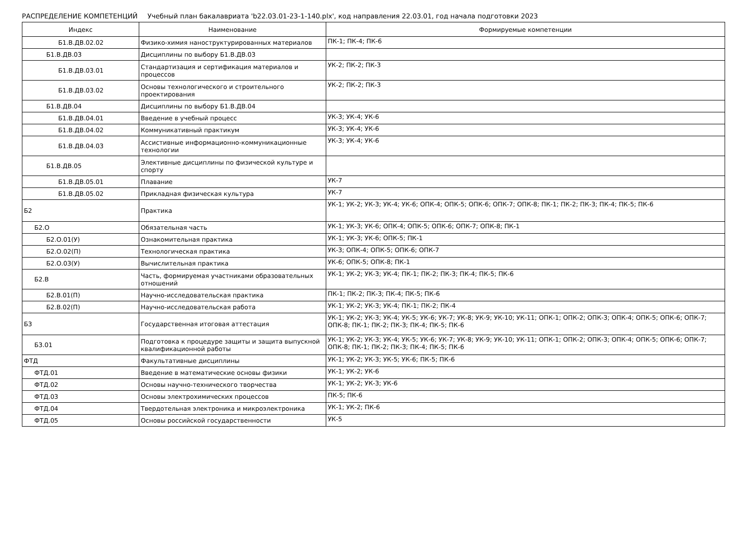РАСПРЕДЕЛЕНИЕ КОМПЕТЕНЦИЙ Учебный план бакалавриата 'b22.03.01-23-1-140.plx', код направления 22.03.01, год начала подготовки 2023
| Индекс | Наименование | Формируемые компетенции |
| --- | --- | --- |
| Б1.В.ДВ.02.02 | Физико-химия наноструктурированных материалов | ПК-1; ПК-4; ПК-6 |
| Б1.В.ДВ.03 | Дисциплины по выбору Б1.В.ДВ.03 | |
| Б1.В.ДВ.03.01 | Стандартизация и сертификация материалов и процессов | УК-2; ПК-2; ПК-3 |
| Б1.В.ДВ.03.02 | Основы технологического и строительного проектирования | УК-2; ПК-2; ПК-3 |
| Б1.В.ДВ.04 | Дисциплины по выбору Б1.В.ДВ.04 | |
| Б1.В.ДВ.04.01 | Введение в учебный процесс | УК-3; УК-4; УК-6 |
| Б1.В.ДВ.04.02 | Коммуникативный практикум | УК-3; УК-4; УК-6 |
| Б1.В.ДВ.04.03 | Ассистивные информационно-коммуникационные технологии | УК-3; УК-4; УК-6 |
| Б1.В.ДВ.05 | Элективные дисциплины по физической культуре и спорту | |
| Б1.В.ДВ.05.01 | Плавание | УК-7 |
| Б1.В.ДВ.05.02 | Прикладная физическая культура | УК-7 |
| Б2 | Практика | УК-1; УК-2; УК-3; УК-4; УК-6; ОПК-4; ОПК-5; ОПК-6; ОПК-7; ОПК-8; ПК-1; ПК-2; ПК-3; ПК-4; ПК-5; ПК-6 |
| Б2.О | Обязательная часть | УК-1; УК-3; УК-6; ОПК-4; ОПК-5; ОПК-6; ОПК-7; ОПК-8; ПК-1 |
| Б2.О.01(У) | Ознакомительная практика | УК-1; УК-3; УК-6; ОПК-5; ПК-1 |
| Б2.О.02(П) | Технологическая практика | УК-3; ОПК-4; ОПК-5; ОПК-6; ОПК-7 |
| Б2.О.03(У) | Вычислительная практика | УК-6; ОПК-5; ОПК-8; ПК-1 |
| Б2.В | Часть, формируемая участниками образовательных отношений | УК-1; УК-2; УК-3; УК-4; ПК-1; ПК-2; ПК-3; ПК-4; ПК-5; ПК-6 |
| Б2.В.01(П) | Научно-исследовательская практика | ПК-1; ПК-2; ПК-3; ПК-4; ПК-5; ПК-6 |
| Б2.В.02(П) | Научно-исследовательская работа | УК-1; УК-2; УК-3; УК-4; ПК-1; ПК-2; ПК-4 |
| Б3 | Государственная итоговая аттестация | УК-1; УК-2; УК-3; УК-4; УК-5; УК-6; УК-7; УК-8; УК-9; УК-10; УК-11; ОПК-1; ОПК-2; ОПК-3; ОПК-4; ОПК-5; ОПК-6; ОПК-7; ОПК-8; ПК-1; ПК-2; ПК-3; ПК-4; ПК-5; ПК-6 |
| Б3.01 | Подготовка к процедуре защиты и защита выпускной квалификационной работы | УК-1; УК-2; УК-3; УК-4; УК-5; УК-6; УК-7; УК-8; УК-9; УК-10; УК-11; ОПК-1; ОПК-2; ОПК-3; ОПК-4; ОПК-5; ОПК-6; ОПК-7; ОПК-8; ПК-1; ПК-2; ПК-3; ПК-4; ПК-5; ПК-6 |
| ФТД | Факультативные дисциплины | УК-1; УК-2; УК-3; УК-5; УК-6; ПК-5; ПК-6 |
| ФТД.01 | Введение в математические основы физики | УК-1; УК-2; УК-6 |
| ФТД.02 | Основы научно-технического творчества | УК-1; УК-2; УК-3; УК-6 |
| ФТД.03 | Основы электрохимических процессов | ПК-5; ПК-6 |
| ФТД.04 | Твердотельная электроника и микроэлектроника | УК-1; УК-2; ПК-6 |
| ФТД.05 | Основы российской государственности | УК-5 |